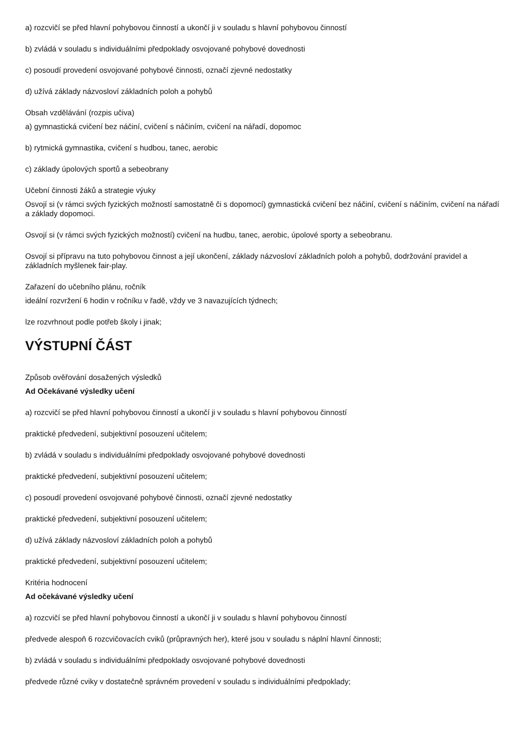a) rozcvičí se před hlavní pohybovou činností a ukončí ji v souladu s hlavní pohybovou činností
b) zvládá v souladu s individuálními předpoklady osvojované pohybové dovednosti
c) posoudí provedení osvojované pohybové činnosti, označí zjevné nedostatky
d) užívá základy názvosloví základních poloh a pohybů
Obsah vzdělávání (rozpis učiva)
a) gymnastická cvičení bez náčiní, cvičení s náčiním, cvičení na nářadí, dopomoc
b) rytmická gymnastika, cvičení s hudbou, tanec, aerobic
c) základy úpolových sportů a sebeobrany
Učební činnosti žáků a strategie výuky
Osvojí si (v rámci svých fyzických možností samostatně či s dopomocí) gymnastická cvičení bez náčiní, cvičení s náčiním, cvičení na nářadí a základy dopomoci.
Osvojí si (v rámci svých fyzických možností) cvičení na hudbu, tanec, aerobic, úpolové sporty a sebeobranu.
Osvojí si přípravu na tuto pohybovou činnost a její ukončení, základy názvosloví základních poloh a pohybů, dodržování pravidel a základních myšlenek fair-play.
Zařazení do učebního plánu, ročník
ideální rozvržení 6 hodin v ročníku v řadě, vždy ve 3 navazujících týdnech;
lze rozvrhnout podle potřeb školy i jinak;
VÝSTUPNÍ ČÁST
Způsob ověřování dosažených výsledků
Ad Očekávané výsledky učení
a) rozcvičí se před hlavní pohybovou činností a ukončí ji v souladu s hlavní pohybovou činností
praktické předvedení, subjektivní posouzení učitelem;
b) zvládá v souladu s individuálními předpoklady osvojované pohybové dovednosti
praktické předvedení, subjektivní posouzení učitelem;
c) posoudí provedení osvojované pohybové činnosti, označí zjevné nedostatky
praktické předvedení, subjektivní posouzení učitelem;
d) užívá základy názvosloví základních poloh a pohybů
praktické předvedení, subjektivní posouzení učitelem;
Kritéria hodnocení
Ad očekávané výsledky učení
a) rozcvičí se před hlavní pohybovou činností a ukončí ji v souladu s hlavní pohybovou činností
předvede alespoň 6 rozcvičovacích cviků (průpravných her), které jsou v souladu s náplní hlavní činnosti;
b) zvládá v souladu s individuálními předpoklady osvojované pohybové dovednosti
předvede různé cviky v dostatečně správném provedení v souladu s individuálními předpoklady;